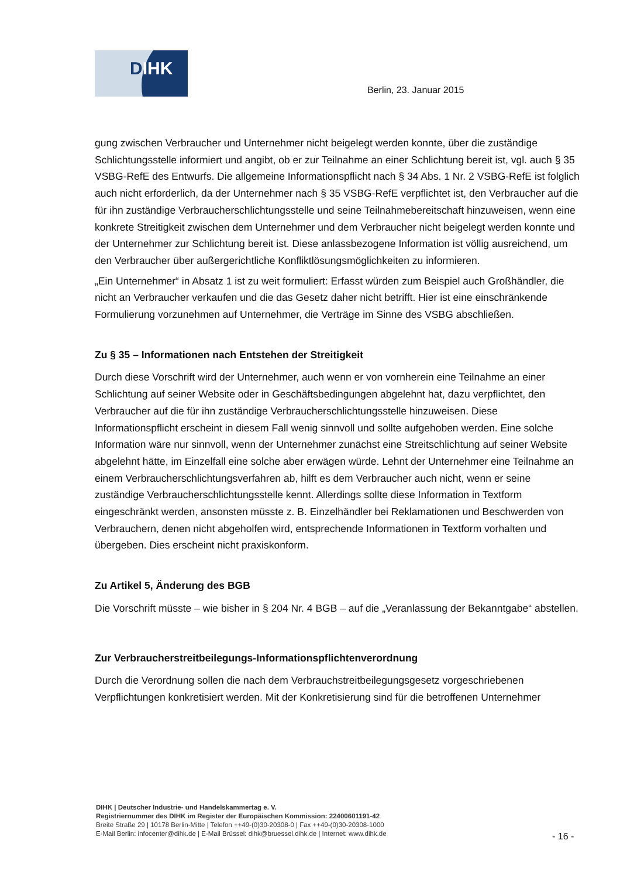DIHK
Berlin, 23. Januar 2015
gung zwischen Verbraucher und Unternehmer nicht beigelegt werden konnte, über die zuständige Schlichtungsstelle informiert und angibt, ob er zur Teilnahme an einer Schlichtung bereit ist, vgl. auch § 35 VSBG-RefE des Entwurfs. Die allgemeine Informationspflicht nach § 34 Abs. 1 Nr. 2 VSBG-RefE ist folglich auch nicht erforderlich, da der Unternehmer nach § 35 VSBG-RefE verpflichtet ist, den Verbraucher auf die für ihn zuständige Verbraucherschlichtungsstelle und seine Teilnahmebereitschaft hinzuweisen, wenn eine konkrete Streitigkeit zwischen dem Unternehmer und dem Verbraucher nicht beigelegt werden konnte und der Unternehmer zur Schlichtung bereit ist. Diese anlassbezogene Information ist völlig ausreichend, um den Verbraucher über außergerichtliche Konfliktlösungsmöglichkeiten zu informieren.
„Ein Unternehmer“ in Absatz 1 ist zu weit formuliert: Erfasst würden zum Beispiel auch Großhändler, die nicht an Verbraucher verkaufen und die das Gesetz daher nicht betrifft. Hier ist eine einschränkende Formulierung vorzunehmen auf Unternehmer, die Verträge im Sinne des VSBG abschließen.
Zu § 35 – Informationen nach Entstehen der Streitigkeit
Durch diese Vorschrift wird der Unternehmer, auch wenn er von vornherein eine Teilnahme an einer Schlichtung auf seiner Website oder in Geschäftsbedingungen abgelehnt hat, dazu verpflichtet, den Verbraucher auf die für ihn zuständige Verbraucherschlichtungsstelle hinzuweisen. Diese Informationspflicht erscheint in diesem Fall wenig sinnvoll und sollte aufgehoben werden. Eine solche Information wäre nur sinnvoll, wenn der Unternehmer zunächst eine Streitschlichtung auf seiner Website abgelehnt hätte, im Einzelfall eine solche aber erwägen würde. Lehnt der Unternehmer eine Teilnahme an einem Verbraucherschlichtungsverfahren ab, hilft es dem Verbraucher auch nicht, wenn er seine zuständige Verbraucherschlichtungsstelle kennt. Allerdings sollte diese Information in Textform eingeschränkt werden, ansonsten müsste z. B. Einzelhändler bei Reklamationen und Beschwerden von Verbrauchern, denen nicht abgeholfen wird, entsprechende Informationen in Textform vorhalten und übergeben. Dies erscheint nicht praxiskonform.
Zu Artikel 5, Änderung des BGB
Die Vorschrift müsste – wie bisher in § 204 Nr. 4 BGB – auf die „Veranlassung der Bekanntgabe“ abstellen.
Zur Verbraucherstreitbeilegungs-Informationspflichtenverordnung
Durch die Verordnung sollen die nach dem Verbrauchstreitbeilegungsgesetz vorgeschriebenen Verpflichtungen konkretisiert werden. Mit der Konkretisierung sind für die betroffenen Unternehmer
DIHK | Deutscher Industrie- und Handelskammertag e. V.
Registriernummer des DIHK im Register der Europäischen Kommission: 22400601191-42
Breite Straße 29 | 10178 Berlin-Mitte | Telefon ++49-(0)30-20308-0 | Fax ++49-(0)30-20308-1000
E-Mail Berlin: infocenter@dihk.de | E-Mail Brüssel: dihk@bruessel.dihk.de | Internet: www.dihk.de
- 16 -